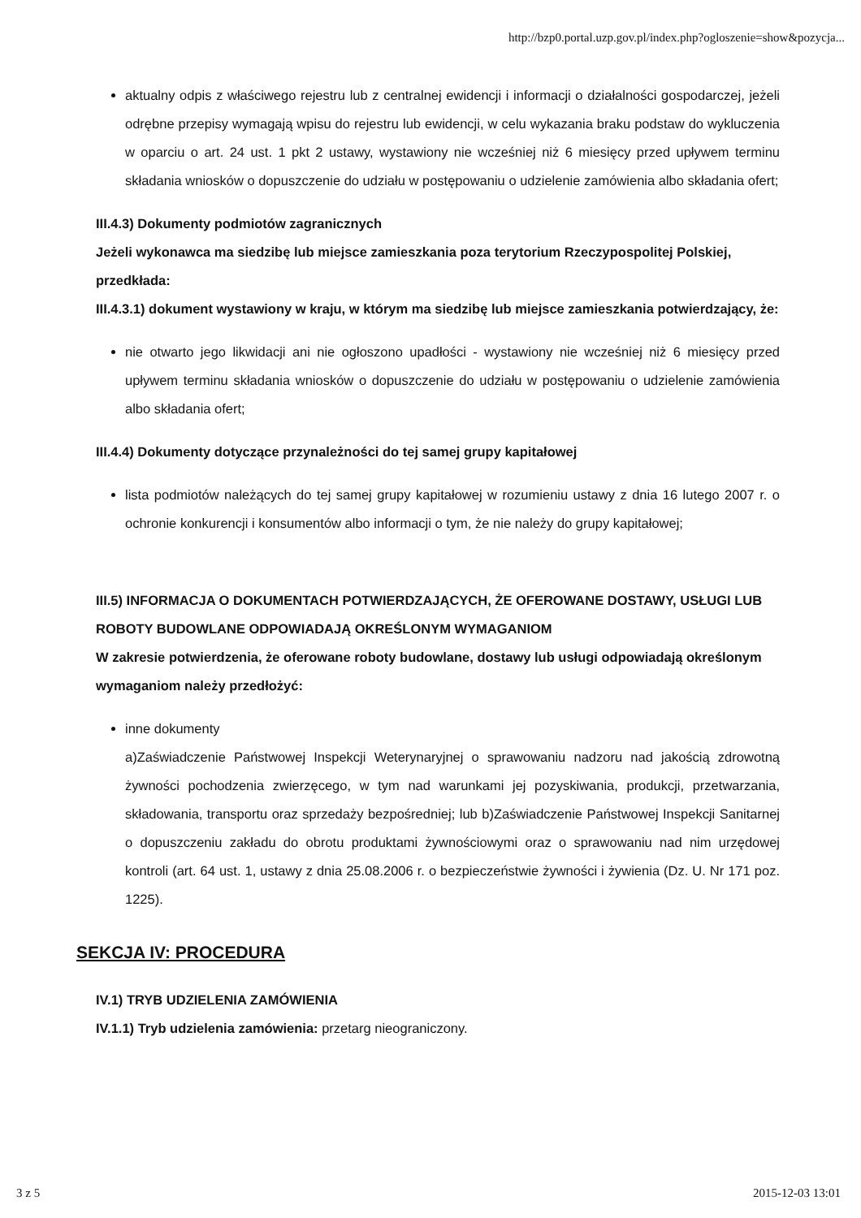http://bzp0.portal.uzp.gov.pl/index.php?ogloszenie=show&pozycja...
aktualny odpis z właściwego rejestru lub z centralnej ewidencji i informacji o działalności gospodarczej, jeżeli odrębne przepisy wymagają wpisu do rejestru lub ewidencji, w celu wykazania braku podstaw do wykluczenia w oparciu o art. 24 ust. 1 pkt 2 ustawy, wystawiony nie wcześniej niż 6 miesięcy przed upływem terminu składania wniosków o dopuszczenie do udziału w postępowaniu o udzielenie zamówienia albo składania ofert;
III.4.3) Dokumenty podmiotów zagranicznych
Jeżeli wykonawca ma siedzibę lub miejsce zamieszkania poza terytorium Rzeczypospolitej Polskiej, przedkłada:
III.4.3.1) dokument wystawiony w kraju, w którym ma siedzibę lub miejsce zamieszkania potwierdzający, że:
nie otwarto jego likwidacji ani nie ogłoszono upadłości - wystawiony nie wcześniej niż 6 miesięcy przed upływem terminu składania wniosków o dopuszczenie do udziału w postępowaniu o udzielenie zamówienia albo składania ofert;
III.4.4) Dokumenty dotyczące przynależności do tej samej grupy kapitałowej
lista podmiotów należących do tej samej grupy kapitałowej w rozumieniu ustawy z dnia 16 lutego 2007 r. o ochronie konkurencji i konsumentów albo informacji o tym, że nie należy do grupy kapitałowej;
III.5) INFORMACJA O DOKUMENTACH POTWIERDZAJĄCYCH, ŻE OFEROWANE DOSTAWY, USŁUGI LUB ROBOTY BUDOWLANE ODPOWIADAJĄ OKREŚLONYM WYMAGANIOM
W zakresie potwierdzenia, że oferowane roboty budowlane, dostawy lub usługi odpowiadają określonym wymaganiom należy przedłożyć:
inne dokumenty
a)Zaświadczenie Państwowej Inspekcji Weterynaryjnej o sprawowaniu nadzoru nad jakością zdrowotną żywności pochodzenia zwierzęcego, w tym nad warunkami jej pozyskiwania, produkcji, przetwarzania, składowania, transportu oraz sprzedaży bezpośredniej; lub b)Zaświadczenie Państwowej Inspekcji Sanitarnej o dopuszczeniu zakładu do obrotu produktami żywnościowymi oraz o sprawowaniu nad nim urzędowej kontroli (art. 64 ust. 1, ustawy z dnia 25.08.2006 r. o bezpieczeństwie żywności i żywienia (Dz. U. Nr 171 poz. 1225).
SEKCJA IV: PROCEDURA
IV.1) TRYB UDZIELENIA ZAMÓWIENIA
IV.1.1) Tryb udzielenia zamówienia: przetarg nieograniczony.
3 z 5 2015-12-03 13:01